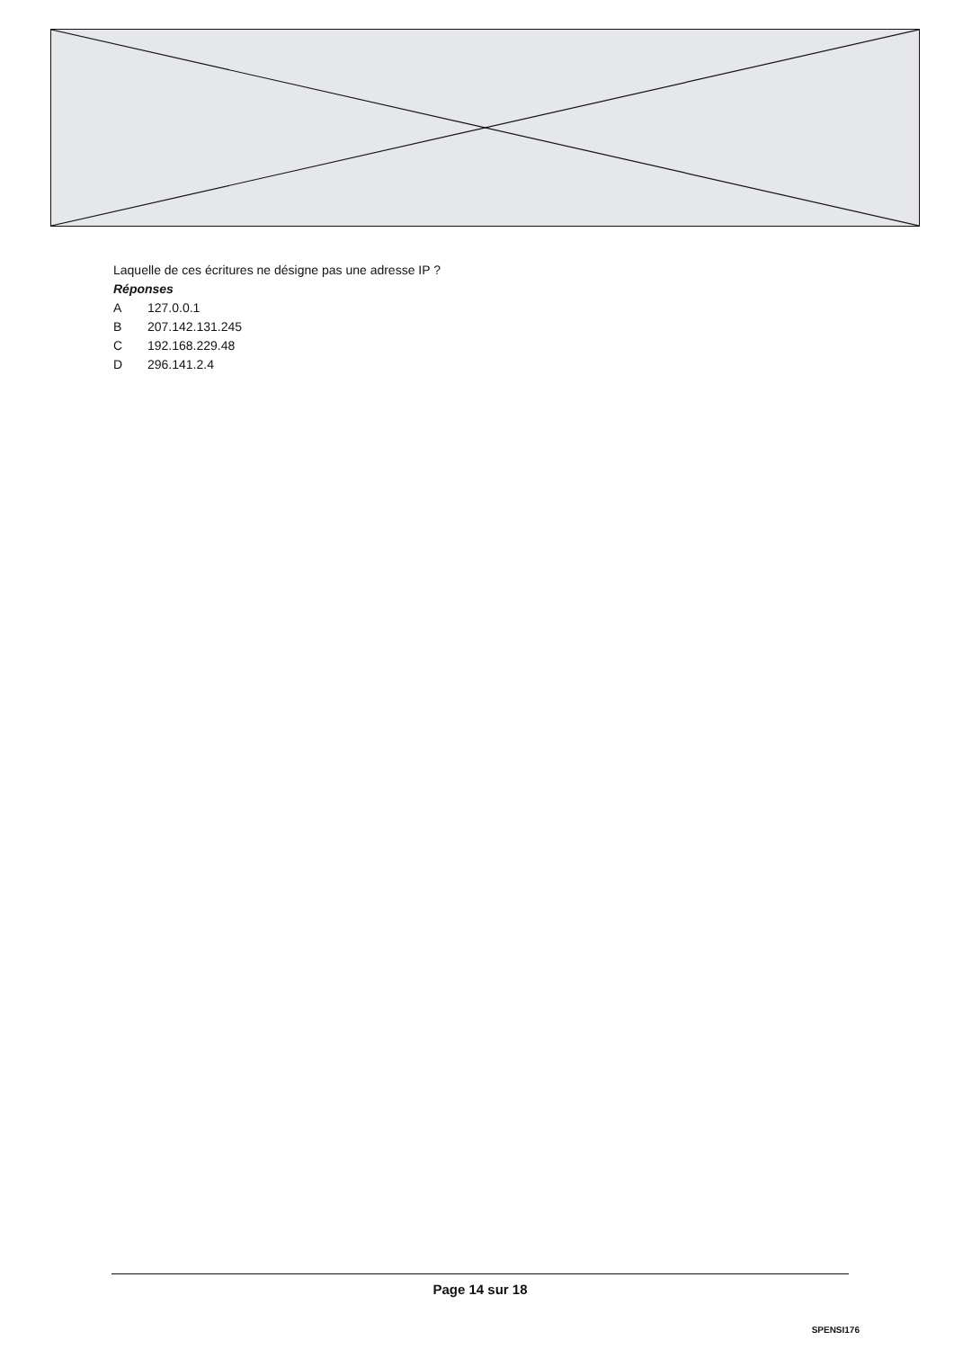Laquelle de ces écritures ne désigne pas une adresse IP ?
Réponses
A 127.0.0.1
B 207.142.131.245
C 192.168.229.48
D 296.141.2.4
Page 14 sur 18
SPENSI176